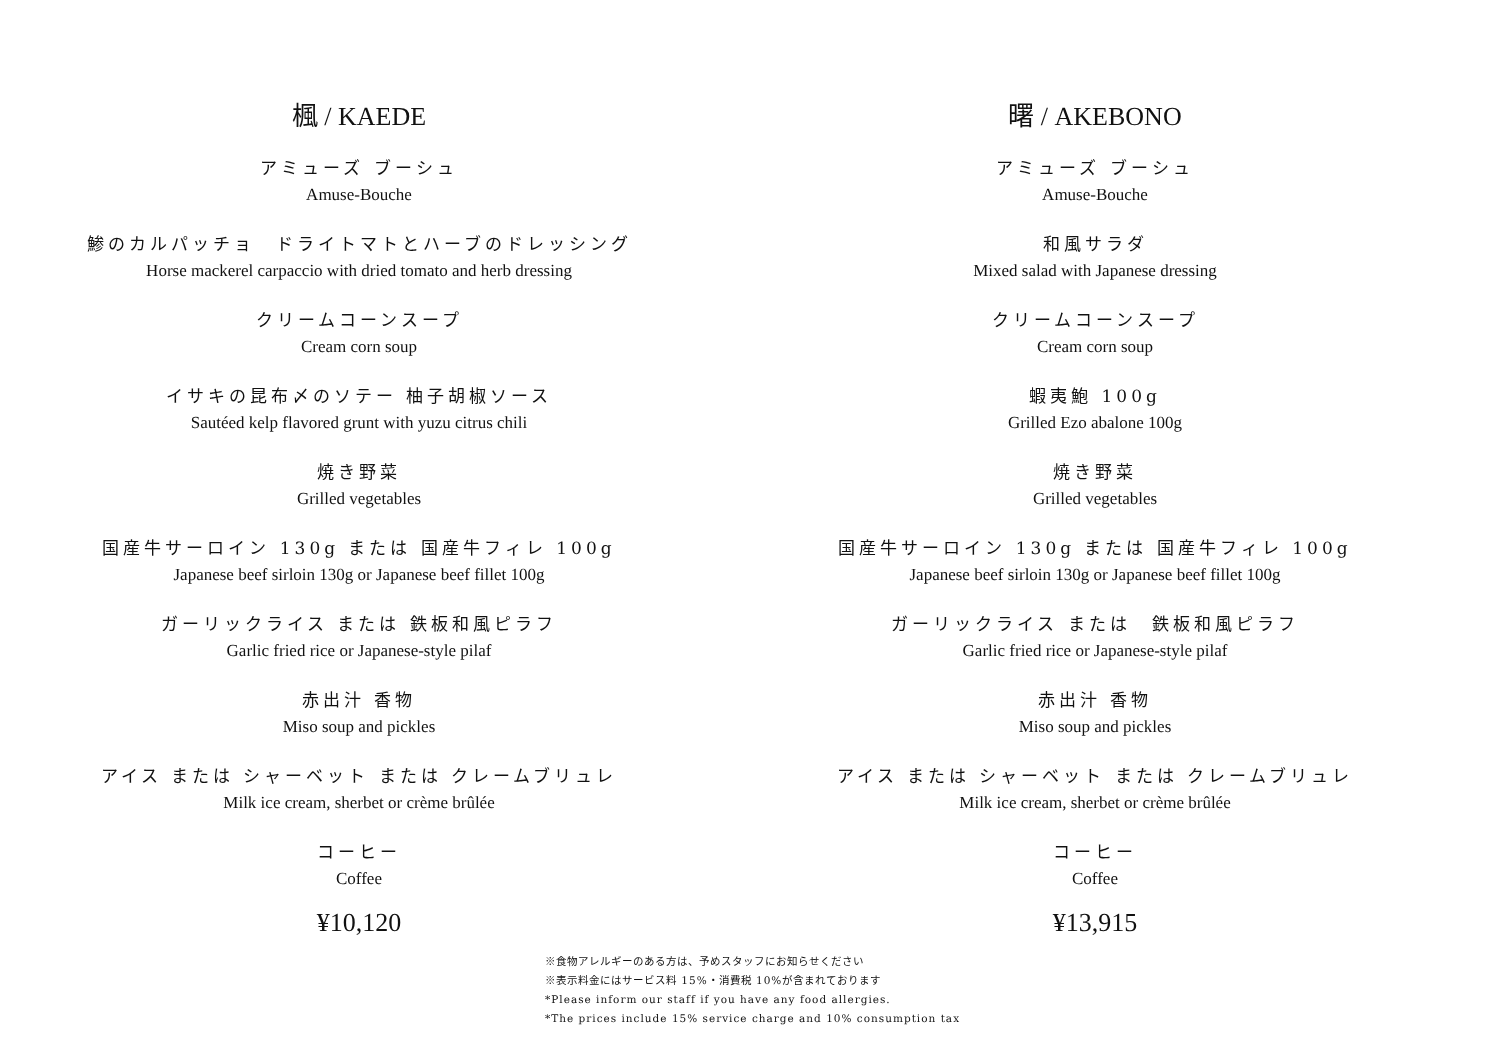楓 / KAEDE
アミューズ ブーシュ
Amuse-Bouche
鯵のカルパッチョ　ドライトマトとハーブのドレッシング
Horse mackerel carpaccio with dried tomato and herb dressing
クリームコーンスープ
Cream corn soup
イサキの昆布〆のソテー 柚子胡椒ソース
Sautéed kelp flavored grunt with yuzu citrus chili
焼き野菜
Grilled vegetables
国産牛サーロイン 130g または 国産牛フィレ 100g
Japanese beef sirloin 130g or Japanese beef fillet 100g
ガーリックライス または 鉄板和風ピラフ
Garlic fried rice or Japanese-style pilaf
赤出汁 香物
Miso soup and pickles
アイス または シャーベット または クレームブリュレ
Milk ice cream, sherbet or crème brûlée
コーヒー
Coffee
¥10,120
曙 / AKEBONO
アミューズ ブーシュ
Amuse-Bouche
和風サラダ
Mixed salad with Japanese dressing
クリームコーンスープ
Cream corn soup
蝦夷鮑 100g
Grilled Ezo abalone 100g
焼き野菜
Grilled vegetables
国産牛サーロイン 130g または 国産牛フィレ 100g
Japanese beef sirloin 130g or Japanese beef fillet 100g
ガーリックライス または　鉄板和風ピラフ
Garlic fried rice or Japanese-style pilaf
赤出汁 香物
Miso soup and pickles
アイス または シャーベット または クレームブリュレ
Milk ice cream, sherbet or crème brûlée
コーヒー
Coffee
¥13,915
※食物アレルギーのある方は、予めスタッフにお知らせください
※表示料金にはサービス料 15%・消費税 10%が含まれております
*Please inform our staff if you have any food allergies.
*The prices include 15% service charge and 10% consumption tax